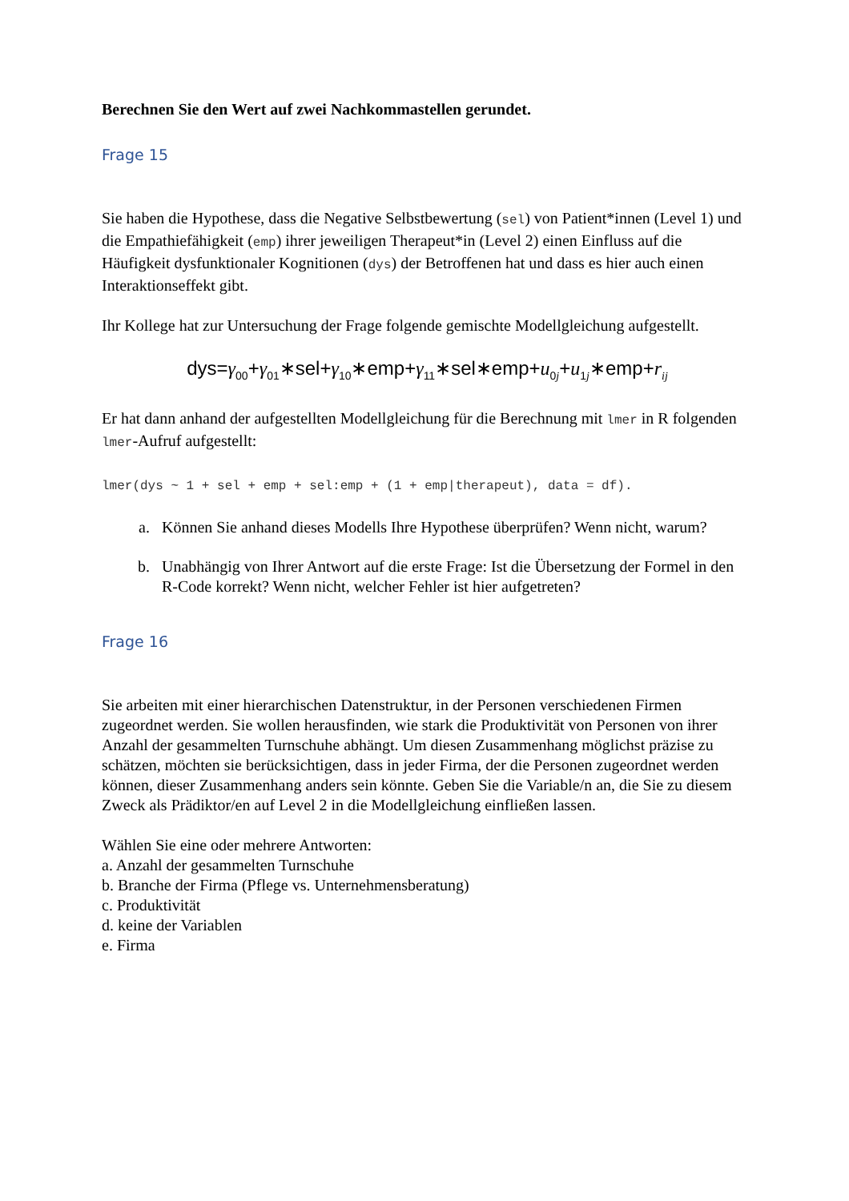Berechnen Sie den Wert auf zwei Nachkommastellen gerundet.
Frage 15
Sie haben die Hypothese, dass die Negative Selbstbewertung (sel) von Patient*innen (Level 1) und die Empathiefähigkeit (emp) ihrer jeweiligen Therapeut*in (Level 2) einen Einfluss auf die Häufigkeit dysfunktionaler Kognitionen (dys) der Betroffenen hat und dass es hier auch einen Interaktionseffekt gibt.
Ihr Kollege hat zur Untersuchung der Frage folgende gemischte Modellgleichung aufgestellt.
dys=γ<sub>00</sub>+γ<sub>01</sub>∗sel+γ<sub>10</sub>∗emp+γ<sub>11</sub>∗sel∗emp+u<sub>0j</sub>+u<sub>1j</sub>∗emp+r<sub>ij</sub>
Er hat dann anhand der aufgestellten Modellgleichung für die Berechnung mit lmer in R folgenden lmer-Aufruf aufgestellt:
lmer(dys ~ 1 + sel + emp + sel:emp + (1 + emp|therapeut), data = df).
a. Können Sie anhand dieses Modells Ihre Hypothese überprüfen? Wenn nicht, warum?
b. Unabhängig von Ihrer Antwort auf die erste Frage: Ist die Übersetzung der Formel in den R-Code korrekt? Wenn nicht, welcher Fehler ist hier aufgetreten?
Frage 16
Sie arbeiten mit einer hierarchischen Datenstruktur, in der Personen verschiedenen Firmen zugeordnet werden. Sie wollen herausfinden, wie stark die Produktivität von Personen von ihrer Anzahl der gesammelten Turnschuhe abhängt. Um diesen Zusammenhang möglichst präzise zu schätzen, möchten sie berücksichtigen, dass in jeder Firma, der die Personen zugeordnet werden können, dieser Zusammenhang anders sein könnte. Geben Sie die Variable/n an, die Sie zu diesem Zweck als Prädiktor/en auf Level 2 in die Modellgleichung einfließen lassen.
Wählen Sie eine oder mehrere Antworten:
a. Anzahl der gesammelten Turnschuhe
b. Branche der Firma (Pflege vs. Unternehmensberatung)
c. Produktivität
d. keine der Variablen
e. Firma